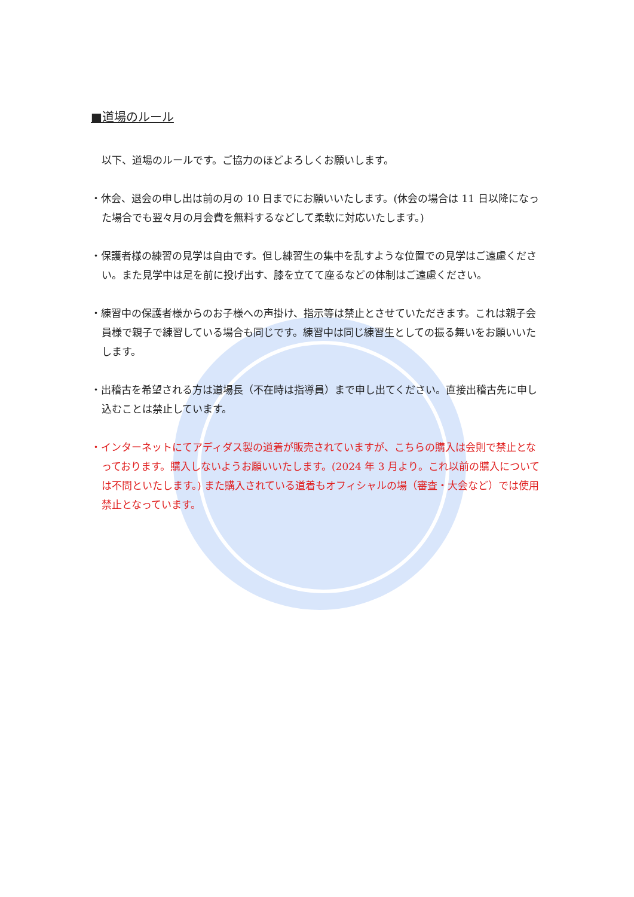■道場のルール
以下、道場のルールです。ご協力のほどよろしくお願いします。
・休会、退会の申し出は前の月の 10 日までにお願いいたします。(休会の場合は 11 日以降になった場合でも翌々月の月会費を無料するなどして柔軟に対応いたします。)
・保護者様の練習の見学は自由です。但し練習生の集中を乱すような位置での見学はご遠慮ください。また見学中は足を前に投げ出す、膝を立てて座るなどの体制はご遠慮ください。
・練習中の保護者様からのお子様への声掛け、指示等は禁止とさせていただきます。これは親子会員様で親子で練習している場合も同じです。練習中は同じ練習生としての振る舞いをお願いいたします。
・出稽古を希望される方は道場長（不在時は指導員）まで申し出てください。直接出稽古先に申し込むことは禁止しています。
・インターネットにてアディダス製の道着が販売されていますが、こちらの購入は会則で禁止となっております。購入しないようお願いいたします。(2024 年 3 月より。これ以前の購入については不問といたします。) また購入されている道着もオフィシャルの場（審査・大会など）では使用禁止となっています。